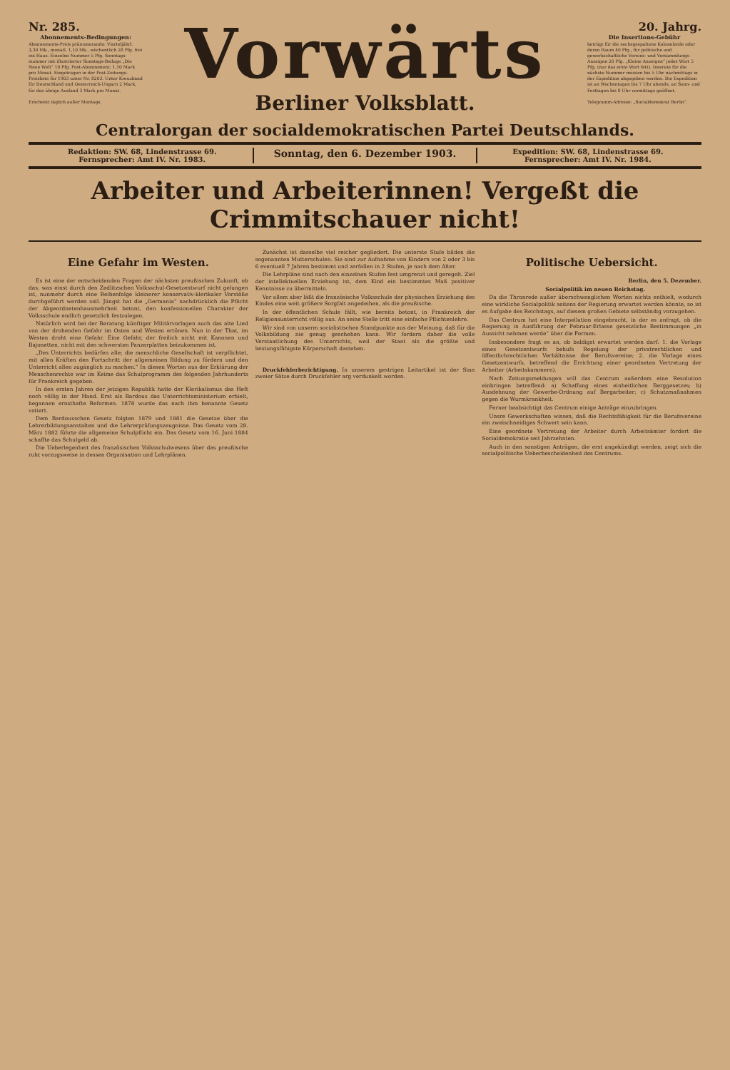Nr. 285.
Abonnements-Bedingungen:
Abonnements-Preis pränumerando: Vierteljährl. 3,30 Mk., monatl. 1,10 Mk., wöchentlich 28 Pfg. frei ins Haus. Einzelne Nummer 5 Pfg. Sonntags-nummer mit illustrierter Sonntags-Beilage „Die Neue Welt“ 10 Pfg. Post-Abonnement: 1,10 Mark pro Monat. Eingetragen in der Post-Zeitungs-Preisliste für 1903 unter Nr. 8203. Unter Kreuzband für Deutschland und Oesterreich-Ungarn 2 Mark, für das übrige Ausland 3 Mark pro Monat.
Erscheint täglich außer Montags.
Vorwärts
Berliner Volksblatt.
20. Jahrg.
Die Insertions-Gebühr
beträgt für die sechsgespaltene Kolonelzeile oder deren Raum 40 Pfg., für politische und gewerkschaftliche Vereins- und Versammlungs-Anzeigen 20 Pfg. „Kleine Anzeigen“ jedes Wort 5 Pfg. (nur das erste Wort fett). Inserate für die nächste Nummer müssen bis 5 Uhr nachmittags in der Expedition abgegeben werden. Die Expedition ist an Wochentagen bis 7 Uhr abends, an Sonn- und Festtagen bis 8 Uhr vormittags geöffnet.
Telegramm-Adresse: „Socialdemokrat Berlin“.
Centralorgan der socialdemokratischen Partei Deutschlands.
Redaktion: SW. 68, Lindenstrasse 69.
Fernsprecher: Amt IV. Nr. 1983.
Sonntag, den 6. Dezember 1903.
Expedition: SW. 68, Lindenstrasse 69.
Fernsprecher: Amt IV. Nr. 1984.
Arbeiter und Arbeiterinnen! Vergeßt die Crimmitschauer nicht!
Eine Gefahr im Westen.
Es ist eine der entscheidenden Fragen der nächsten preußischen Zukunft, ob das, was einst durch den Zedlitzschen Volksschul-Gesetzentwurf nicht gelungen ist, nunmehr durch eine Reihenfolge kleinerer konservativ-klerikaler Vorstöße durchgeführt werden soll. Jüngst hat die „Germania“ nachdrücklich die Pflicht der Abgeordnetenhausmehrheit betont, den konfessionellen Charakter der Volksschule endlich gesetzlich festzulegen.
Natürlich wird bei der Beratung künftiger Militärvorlagen auch das alte Lied von der drohenden Gefahr im Osten und Westen ertönen. Nun in der That, im Westen droht eine Gefahr. Eine Gefahr, der freilich nicht mit Kanonen und Bajonetten, nicht mit den schwersten Panzerplatten beizukommen ist.
„Des Unterrichts bedürfen alle; die menschliche Gesellschaft ist verpflichtet, mit allen Kräften den Fortschritt der allgemeinen Bildung zu fördern und den Unterricht allen zugänglich zu machen.“ In diesen Worten aus der Erklärung der Menschenrechte war im Keime das Schulprogramm des folgenden Jahrhunderts für Frankreich gegeben.
In den ersten Jahren der jetzigen Republik hatte der Klerikalismus das Heft noch völlig in der Hand. Erst als Bardoux das Unterrichtsministerium erhielt, begannen ernsthafte Reformen. 1878 wurde das nach ihm benannte Gesetz votiert.
Dem Bardouxschen Gesetz folgten 1879 und 1881 die Gesetze über die Lehrerbildungsanstalten und die Lehrerprüfungszeugnisse. Das Gesetz vom 28. März 1882 führte die allgemeine Schulpflicht ein. Das Gesetz vom 16. Juni 1884 schaffte das Schulgeld ab.
Die Ueberlegenheit des französischen Volksschulwesens über das preußische ruht vorzugsweise in dessen Organisation und Lehrplänen.
Zunächst ist dasselbe viel reicher gegliedert. Die unterste Stufe bilden die sogenannten Mutterschulen. Sie sind zur Aufnahme von Kindern von 2 oder 3 bis 6 eventuell 7 Jahren bestimmt und zerfallen in 2 Stufen, je nach dem Alter.
Die Lehrpläne sind nach den einzelnen Stufen fest umgrenzt und geregelt. Ziel der intellektuellen Erziehung ist, dem Kind ein bestimmtes Maß positiver Kenntnisse zu übermitteln.
Vor allem aber läßt die französische Volksschule der physischen Erziehung des Kindes eine weit größere Sorgfalt angedeihen, als die preußische.
In der öffentlichen Schule fällt, wie bereits betont, in Frankreich der Religionsunterricht völlig aus. An seine Stelle tritt eine einfache Pflichtenlehre.
Wir sind von unserm socialistischen Standpunkte aus der Meinung, daß für die Volksbildung nie genug geschehen kann. Wir fordern daher die volle Verstaatlichung des Unterrichts, weil der Staat als die größte und leistungsfähigste Körperschaft dastehen.
Druckfehlerberichtigung. In unserem gestrigen Leitartikel ist der Sinn zweier Sätze durch Druckfehler arg verdunkelt worden.
Politische Uebersicht.
Berlin, den 5. Dezember.
Socialpolitik im neuen Reichstag.
Da die Thronrede außer überschwenglichen Worten nichts enthielt, wodurch eine wirkliche Socialpolitik seitens der Regierung erwartet werden könnte, so ist es Aufgabe des Reichstags, auf diesem großen Gebiete selbständig vorzugehen.
Das Centrum hat eine Interpellation eingebracht, in der es anfragt, ob die Regierung in Ausführung der Februar-Erlasse gesetzliche Bestimmungen „in Aussicht nehmen werde“ über die Formen.
Insbesondere fragt es an, ob baldigst erwartet werden darf: 1. die Vorlage eines Gesetzentwurfs behufs Regelung der privatrechtlichen und öffentlichrechtlichen Verhältnisse der Berufsvereine; 2. die Vorlage eines Gesetzentwurfs, betreffend die Errichtung einer geordneten Vertretung der Arbeiter (Arbeitskammern).
Nach Zeitungsmeldungen will das Centrum außerdem eine Resolution einbringen betreffend: a) Schaffung eines einheitlichen Berggesetzes; b) Ausdehnung der Gewerbe-Ordnung auf Bergarbeiter; c) Schutzmaßnahmen gegen die Wurmkrankheit.
Ferner beabsichtigt das Centrum einige Anträge einzubringen.
Unsre Gewerkschaften wissen, daß die Rechtsfähigkeit für die Berufsvereine ein zweischneidiges Schwert sein kann.
Eine geordnete Vertretung der Arbeiter durch Arbeitsämter fordert die Socialdemokratie seit Jahrzehnten.
Auch in den sonstigen Anträgen, die erst angekündigt werden, zeigt sich die socialpolitische Ueberbescheidenheit des Centrums.